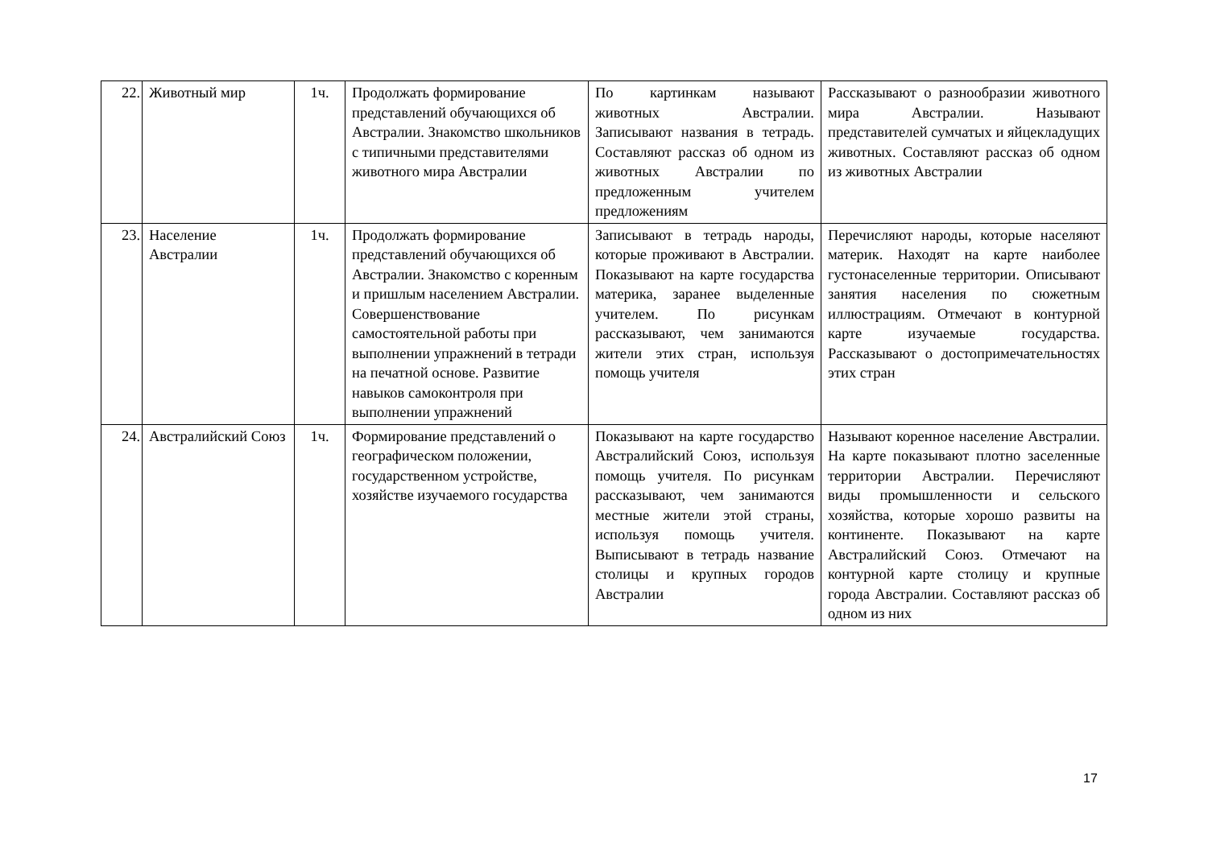| 22. | Животный мир | 1ч. | Продолжать формирование представлений обучающихся об Австралии. Знакомство школьников с типичными представителями животного мира Австралии | По картинкам называют животных Австралии. Записывают названия в тетрадь. Составляют рассказ об одном из животных Австралии по предложенным учителем предложениям | Рассказывают о разнообразии животного мира Австралии. Называют представителей сумчатых и яйцекладущих животных. Составляют рассказ об одном из животных Австралии |
| 23. | Население Австралии | 1ч. | Продолжать формирование представлений обучающихся об Австралии. Знакомство с коренным и пришлым населением Австралии. Совершенствование самостоятельной работы при выполнении упражнений в тетради на печатной основе. Развитие навыков самоконтроля при выполнении упражнений | Записывают в тетрадь народы, которые проживают в Австралии. Показывают на карте государства материка, заранее выделенные учителем. По рисункам рассказывают, чем занимаются жители этих стран, используя помощь учителя | Перечисляют народы, которые населяют материк. Находят на карте наиболее густонаселенные территории. Описывают занятия населения по сюжетным иллюстрациям. Отмечают в контурной карте изучаемые государства. Рассказывают о достопримечательностях этих стран |
| 24. | Австралийский Союз | 1ч. | Формирование представлений о географическом положении, государственном устройстве, хозяйстве изучаемого государства | Показывают на карте государство Австралийский Союз, используя помощь учителя. По рисункам рассказывают, чем занимаются местные жители этой страны, используя помощь учителя. Выписывают в тетрадь название столицы и крупных городов Австралии | Называют коренное население Австралии. На карте показывают плотно заселенные территории Австралии. Перечисляют виды промышленности и сельского хозяйства, которые хорошо развиты на континенте. Показывают на карте Австралийский Союз. Отмечают на контурной карте столицу и крупные города Австралии. Составляют рассказ об одном из них |
17